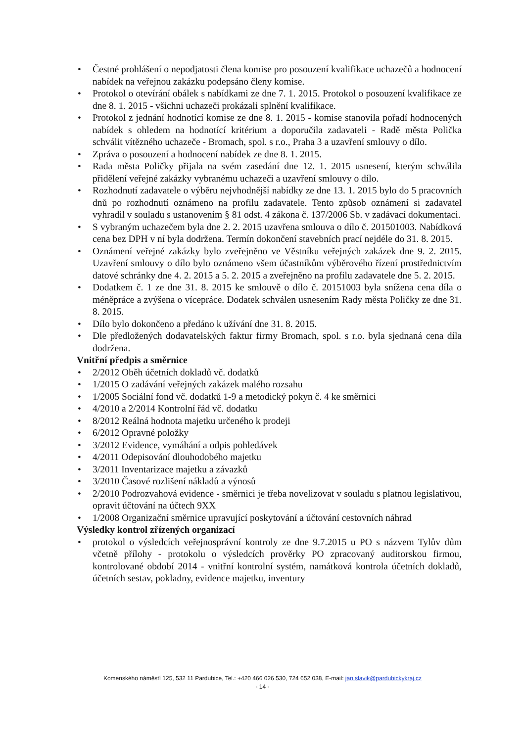• Čestné prohlášení o nepodjatosti člena komise pro posouzení kvalifikace uchazečů a hodnocení nabídek na veřejnou zakázku podepsáno členy komise.
• Protokol o otevírání obálek s nabídkami ze dne 7. 1. 2015. Protokol o posouzení kvalifikace ze dne 8. 1. 2015 - všichni uchazeči prokázali splnění kvalifikace.
• Protokol z jednání hodnotící komise ze dne 8. 1. 2015 - komise stanovila pořadí hodnocených nabídek s ohledem na hodnotící kritérium a doporučila zadavateli - Radě města Polička schválit vítězného uchazeče - Bromach, spol. s r.o., Praha 3 a uzavření smlouvy o dílo.
• Zpráva o posouzení a hodnocení nabídek ze dne 8. 1. 2015.
• Rada města Poličky přijala na svém zasedání dne 12. 1. 2015 usnesení, kterým schválila přidělení veřejné zakázky vybranému uchazeči a uzavření smlouvy o dílo.
• Rozhodnutí zadavatele o výběru nejvhodnější nabídky ze dne 13. 1. 2015 bylo do 5 pracovních dnů po rozhodnutí oznámeno na profilu zadavatele. Tento způsob oznámení si zadavatel vyhradil v souladu s ustanovením § 81 odst. 4 zákona č. 137/2006 Sb. v zadávací dokumentaci.
• S vybraným uchazečem byla dne 2. 2. 2015 uzavřena smlouva o dílo č. 201501003. Nabídková cena bez DPH v ní byla dodržena. Termín dokončení stavebních prací nejdéle do 31. 8. 2015.
• Oznámení veřejné zakázky bylo zveřejněno ve Věstníku veřejných zakázek dne 9. 2. 2015. Uzavření smlouvy o dílo bylo oznámeno všem účastníkům výběrového řízení prostřednictvím datové schránky dne 4. 2. 2015 a 5. 2. 2015 a zveřejněno na profilu zadavatele dne 5. 2. 2015.
• Dodatkem č. 1 ze dne 31. 8. 2015 ke smlouvě o dílo č. 20151003 byla snížena cena díla o méněpráce a zvýšena o vícepráce. Dodatek schválen usnesením Rady města Poličky ze dne 31. 8. 2015.
• Dílo bylo dokončeno a předáno k užívání dne 31. 8. 2015.
• Dle předložených dodavatelských faktur firmy Bromach, spol. s r.o. byla sjednaná cena díla dodržena.
Vnitřní předpis a směrnice
• 2/2012 Oběh účetních dokladů vč. dodatků
• 1/2015 O zadávání veřejných zakázek malého rozsahu
• 1/2005 Sociální fond vč. dodatků 1-9 a metodický pokyn č. 4 ke směrnici
• 4/2010 a 2/2014 Kontrolní řád vč. dodatku
• 8/2012 Reálná hodnota majetku určeného k prodeji
• 6/2012 Opravné položky
• 3/2012 Evidence, vymáhání a odpis pohledávek
• 4/2011 Odepisování dlouhodobého majetku
• 3/2011 Inventarizace majetku a závazků
• 3/2010 Časové rozlišení nákladů a výnosů
• 2/2010 Podrozvahová evidence - směrnici je třeba novelizovat v souladu s platnou legislativou, opravit účtování na účtech 9XX
• 1/2008 Organizační směrnice upravující poskytování a účtování cestovních náhrad
Výsledky kontrol zřízených organizací
• protokol o výsledcích veřejnosprávní kontroly ze dne 9.7.2015 u PO s názvem Tylův dům včetně přílohy - protokolu o výsledcích prověrky PO zpracovaný auditorskou firmou, kontrolované období 2014 - vnitřní kontrolní systém, namátková kontrola účetních dokladů, účetních sestav, pokladny, evidence majetku, inventury
Komenského náměstí 125, 532 11 Pardubice, Tel.: +420 466 026 530, 724 652 038, E-mail: jan.slavik@pardubickykraj.cz
- 14 -